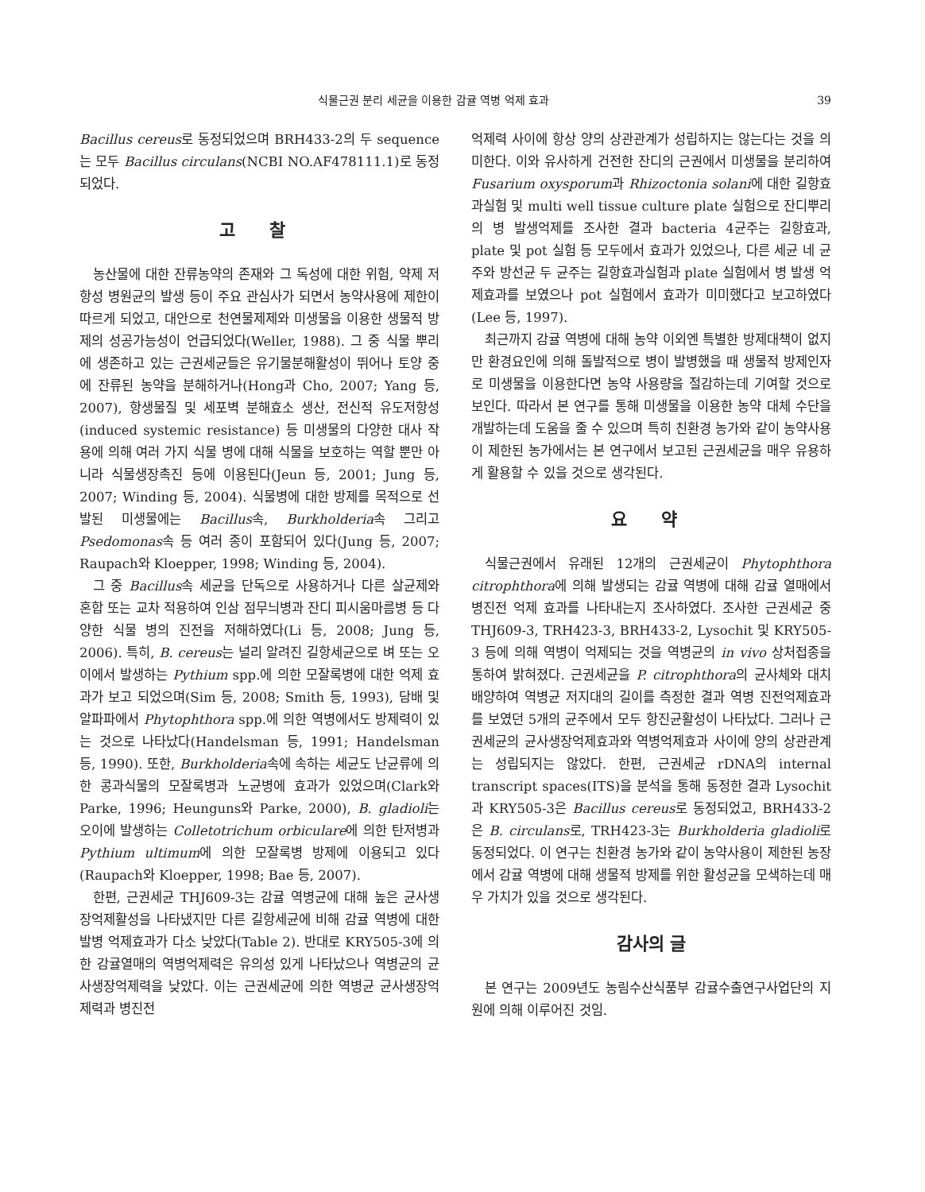식물근권 분리 세균을 이용한 감귤 역병 억제 효과 39
Bacillus cereus로 동정되었으며 BRH433-2의 두 sequence는 모두 Bacillus circulans(NCBI NO.AF478111.1)로 동정되었다.
고 찰
농산물에 대한 잔류농약의 존재와 그 독성에 대한 위험, 약제 저항성 병원균의 발생 등이 주요 관심사가 되면서 농약사용에 제한이 따르게 되었고, 대안으로 천연물제제와 미생물을 이용한 생물적 방제의 성공가능성이 언급되었다(Weller, 1988). 그 중 식물 뿌리에 생존하고 있는 근권세균들은 유기물분해활성이 뛰어나 토양 중에 잔류된 농약을 분해하거나(Hong과 Cho, 2007; Yang 등, 2007), 항생물질 및 세포벽 분해효소 생산, 전신적 유도저항성(induced systemic resistance) 등 미생물의 다양한 대사 작용에 의해 여러 가지 식물 병에 대해 식물을 보호하는 역할 뿐만 아니라 식물생장촉진 등에 이용된다(Jeun 등, 2001; Jung 등, 2007; Winding 등, 2004). 식물병에 대한 방제를 목적으로 선발된 미생물에는 Bacillus속, Burkholderia속 그리고 Psedomonas속 등 여러 종이 포함되어 있다(Jung 등, 2007; Raupach와 Kloepper, 1998; Winding 등, 2004).
그 중 Bacillus속 세균을 단독으로 사용하거나 다른 살균제와 혼합 또는 교차 적용하여 인삼 점무늬병과 잔디 피시움마름병 등 다양한 식물 병의 진전을 저해하였다(Li 등, 2008; Jung 등, 2006). 특히, B. cereus는 널리 알려진 길항세균으로 벼 또는 오이에서 발생하는 Pythium spp.에 의한 모잘록병에 대한 억제 효과가 보고 되었으며(Sim 등, 2008; Smith 등, 1993), 담배 및 알파파에서 Phytophthora spp.에 의한 역병에서도 방제력이 있는 것으로 나타났다(Handelsman 등, 1991; Handelsman 등, 1990). 또한, Burkholderia속에 속하는 세균도 난균류에 의한 콩과식물의 모잘록병과 노균병에 효과가 있었으며(Clark와 Parke, 1996; Heunguns와 Parke, 2000), B. gladioli는 오이에 발생하는 Colletotrichum orbiculare에 의한 탄저병과 Pythium ultimum에 의한 모잘록병 방제에 이용되고 있다(Raupach와 Kloepper, 1998; Bae 등, 2007).
한편, 근권세균 THJ609-3는 감귤 역병균에 대해 높은 균사생장억제활성을 나타냈지만 다른 길항세균에 비해 감귤 역병에 대한 발병 억제효과가 다소 낮았다(Table 2). 반대로 KRY505-3에 의한 감귤열매의 역병억제력은 유의성 있게 나타났으나 역병균의 균사생장억제력을 낮았다. 이는 근권세균에 의한 역병균 균사생장억제력과 병진전
억제력 사이에 항상 양의 상관관계가 성립하지는 않는다는 것을 의미한다. 이와 유사하게 건전한 잔디의 근권에서 미생물을 분리하여 Fusarium oxysporum과 Rhizoctonia solani에 대한 길항효과실험 및 multi well tissue culture plate 실험으로 잔디뿌리의 병 발생억제를 조사한 결과 bacteria 4균주는 길항효과, plate 및 pot 실험 등 모두에서 효과가 있었으나, 다른 세균 네 균주와 방선균 두 균주는 길항효과실험과 plate 실험에서 병 발생 억제효과를 보였으나 pot 실험에서 효과가 미미했다고 보고하였다(Lee 등, 1997).
최근까지 감귤 역병에 대해 농약 이외엔 특별한 방제대책이 없지만 환경요인에 의해 돌발적으로 병이 발병했을 때 생물적 방제인자로 미생물을 이용한다면 농약 사용량을 절감하는데 기여할 것으로 보인다. 따라서 본 연구를 통해 미생물을 이용한 농약 대체 수단을 개발하는데 도움을 줄 수 있으며 특히 친환경 농가와 같이 농약사용이 제한된 농가에서는 본 연구에서 보고된 근권세균을 매우 유용하게 활용할 수 있을 것으로 생각된다.
요 약
식물근권에서 유래된 12개의 근권세균이 Phytophthora citrophthora에 의해 발생되는 감귤 역병에 대해 감귤 열매에서 병진전 억제 효과를 나타내는지 조사하였다. 조사한 근권세균 중 THJ609-3, TRH423-3, BRH433-2, Lysochit 및 KRY505-3 등에 의해 역병이 억제되는 것을 역병균의 in vivo 상처접종을 통하여 밝혀졌다. 근권세균을 P. citrophthora의 균사체와 대치 배양하여 역병균 저지대의 길이를 측정한 결과 역병 진전억제효과를 보였던 5개의 균주에서 모두 항진균활성이 나타났다. 그러나 근권세균의 균사생장억제효과와 역병억제효과 사이에 양의 상관관계는 성립되지는 않았다. 한편, 근권세균 rDNA의 internal transcript spaces(ITS)을 분석을 통해 동정한 결과 Lysochit과 KRY505-3은 Bacillus cereus로 동정되었고, BRH433-2은 B. circulans로, TRH423-3는 Burkholderia gladioli로 동정되었다. 이 연구는 친환경 농가와 같이 농약사용이 제한된 농장에서 감귤 역병에 대해 생물적 방제를 위한 활성균을 모색하는데 매우 가치가 있을 것으로 생각된다.
감사의 글
본 연구는 2009년도 농림수산식품부 감귤수출연구사업단의 지원에 의해 이루어진 것임.